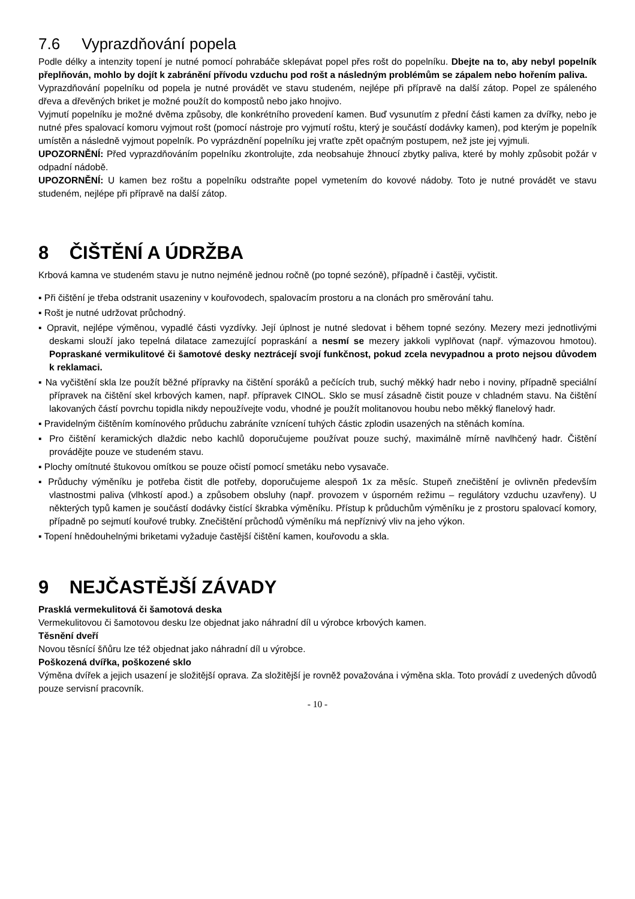7.6 Vyprazdňování popela
Podle délky a intenzity topení je nutné pomocí pohrabáče sklepávat popel přes rošt do popelníku. Dbejte na to, aby nebyl popelník přeplňován, mohlo by dojít k zabránění přívodu vzduchu pod rošt a následným problémům se zápalem nebo hořením paliva.
Vyprazdňování popelníku od popela je nutné provádět ve stavu studeném, nejlépe při přípravě na další zátop. Popel ze spáleného dřeva a dřevěných briket je možné použít do kompostů nebo jako hnojivo.
Vyjmutí popelníku je možné dvěma způsoby, dle konkrétního provedení kamen. Buď vysunutím z přední části kamen za dvířky, nebo je nutné přes spalovací komoru vyjmout rošt (pomocí nástroje pro vyjmutí roštu, který je součástí dodávky kamen), pod kterým je popelník umístěn a následně vyjmout popelník. Po vyprázdnění popelníku jej vraťte zpět opačným postupem, než jste jej vyjmuli.
UPOZORNĚNÍ: Před vyprazdňováním popelníku zkontrolujte, zda neobsahuje žhnoucí zbytky paliva, které by mohly způsobit požár v odpadní nádobě.
UPOZORNĚNÍ: U kamen bez roštu a popelníku odstraňte popel vymetením do kovové nádoby. Toto je nutné provádět ve stavu studeném, nejlépe při přípravě na další zátop.
8 ČIŠTĚNÍ A ÚDRŽBA
Krbová kamna ve studeném stavu je nutno nejméně jednou ročně (po topné sezóně), případně i častěji, vyčistit.
▪ Při čištění je třeba odstranit usazeniny v kouřovodech, spalovacím prostoru a na clonách pro směrování tahu.
▪ Rošt je nutné udržovat průchodný.
▪ Opravit, nejlépe výměnou, vypadlé části vyzdívky. Její úplnost je nutné sledovat i během topné sezóny. Mezery mezi jednotlivými deskami slouží jako tepelná dilatace zamezující popraskání a nesmí se mezery jakkoli vyplňovat (např. výmazovou hmotou). Popraskané vermikulitové či šamotové desky neztrácejí svojí funkčnost, pokud zcela nevypadnou a proto nejsou důvodem k reklamaci.
▪ Na vyčištění skla lze použít běžné přípravky na čištění sporáků a pečících trub, suchý měkký hadr nebo i noviny, případně speciální přípravek na čištění skel krbových kamen, např. přípravek CINOL. Sklo se musí zásadně čistit pouze v chladném stavu. Na čištění lakovaných částí povrchu topidla nikdy nepoužívejte vodu, vhodné je použít molitanovou houbu nebo měkký flanelový hadr.
▪ Pravidelným čištěním komínového průduchu zabráníte vznícení tuhých částic zplodin usazených na stěnách komína.
▪ Pro čištění keramických dlaždic nebo kachlů doporučujeme používat pouze suchý, maximálně mírně navlhčený hadr. Čištění provádějte pouze ve studeném stavu.
▪ Plochy omítnuté štukovou omítkou se pouze očistí pomocí smetáku nebo vysavače.
▪ Průduchy výměníku je potřeba čistit dle potřeby, doporučujeme alespoň 1x za měsíc. Stupeň znečištění je ovlivněn především vlastnostmi paliva (vlhkostí apod.) a způsobem obsluhy (např. provozem v úsporném režimu – regulátory vzduchu uzavřeny). U některých typů kamen je součástí dodávky čistící škrabka výměníku. Přístup k průduchům výměníku je z prostoru spalovací komory, případně po sejmutí kouřové trubky. Znečištění průchodů výměníku má nepříznivý vliv na jeho výkon.
▪ Topení hnědouhelnými briketami vyžaduje častější čištění kamen, kouřovodu a skla.
9 NEJČASTĚJŠÍ ZÁVADY
Prasklá vermekulitová či šamotová deska
Vermekulitovou či šamotovou desku lze objednat jako náhradní díl u výrobce krbových kamen.
Těsnění dveří
Novou těsnící šňůru lze též objednat jako náhradní díl u výrobce.
Poškozená dvířka, poškozené sklo
Výměna dvířek a jejich usazení je složitější oprava. Za složitější je rovněž považována i výměna skla. Toto provádí z uvedených důvodů pouze servisní pracovník.
- 10 -